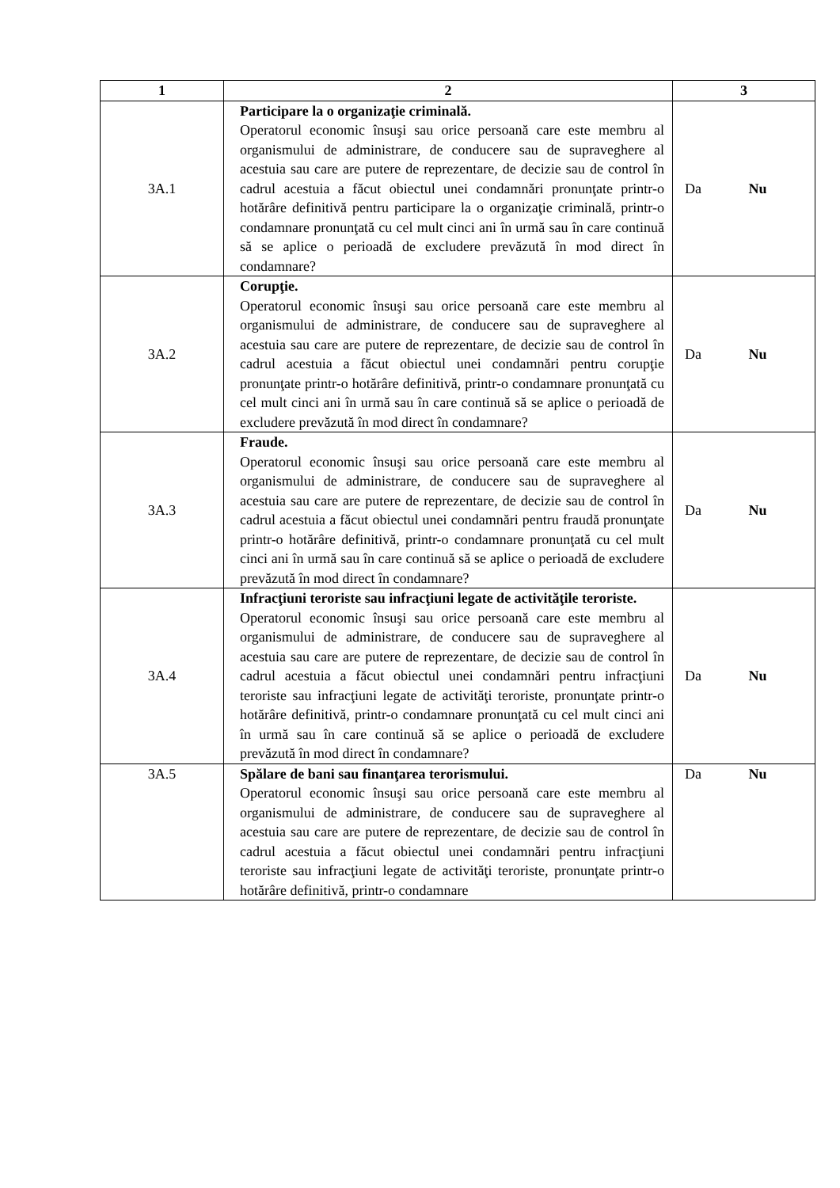| 1 | 2 | 3 |
| --- | --- | --- |
| 3A.1 | Participare la o organizaţie criminală. Operatorul economic însuşi sau orice persoană care este membru al organismului de administrare, de conducere sau de supraveghere al acestuia sau care are putere de reprezentare, de decizie sau de control în cadrul acestuia a făcut obiectul unei condamnări pronunţate printr-o hotărâre definitivă pentru participare la o organizaţie criminală, printr-o condamnare pronunţată cu cel mult cinci ani în urmă sau în care continuă să se aplice o perioadă de excludere prevăzută în mod direct în condamnare? | Da Nu |
| 3A.2 | Corupţie. Operatorul economic însuşi sau orice persoană care este membru al organismului de administrare, de conducere sau de supraveghere al acestuia sau care are putere de reprezentare, de decizie sau de control în cadrul acestuia a făcut obiectul unei condamnări pentru corupţie pronunţate printr-o hotărâre definitivă, printr-o condamnare pronunţată cu cel mult cinci ani în urmă sau în care continuă să se aplice o perioadă de excludere prevăzută în mod direct în condamnare? | Da Nu |
| 3A.3 | Fraude. Operatorul economic însuşi sau orice persoană care este membru al organismului de administrare, de conducere sau de supraveghere al acestuia sau care are putere de reprezentare, de decizie sau de control în cadrul acestuia a făcut obiectul unei condamnări pentru fraudă pronunţate printr-o hotărâre definitivă, printr-o condamnare pronunţată cu cel mult cinci ani în urmă sau în care continuă să se aplice o perioadă de excludere prevăzută în mod direct în condamnare? | Da Nu |
| 3A.4 | Infracţiuni teroriste sau infracţiuni legate de activităţile teroriste. Operatorul economic însuşi sau orice persoană care este membru al organismului de administrare, de conducere sau de supraveghere al acestuia sau care are putere de reprezentare, de decizie sau de control în cadrul acestuia a făcut obiectul unei condamnări pentru infracţiuni teroriste sau infracţiuni legate de activităţi teroriste, pronunţate printr-o hotărâre definitivă, printr-o condamnare pronunţată cu cel mult cinci ani în urmă sau în care continuă să se aplice o perioadă de excludere prevăzută în mod direct în condamnare? | Da Nu |
| 3A.5 | Spălare de bani sau finanţarea terorismului. Operatorul economic însuşi sau orice persoană care este membru al organismului de administrare, de conducere sau de supraveghere al acestuia sau care are putere de reprezentare, de decizie sau de control în cadrul acestuia a făcut obiectul unei condamnări pentru infracţiuni teroriste sau infracţiuni legate de activităţi teroriste, pronunţate printr-o hotărâre definitivă, printr-o condamnare | Da Nu |